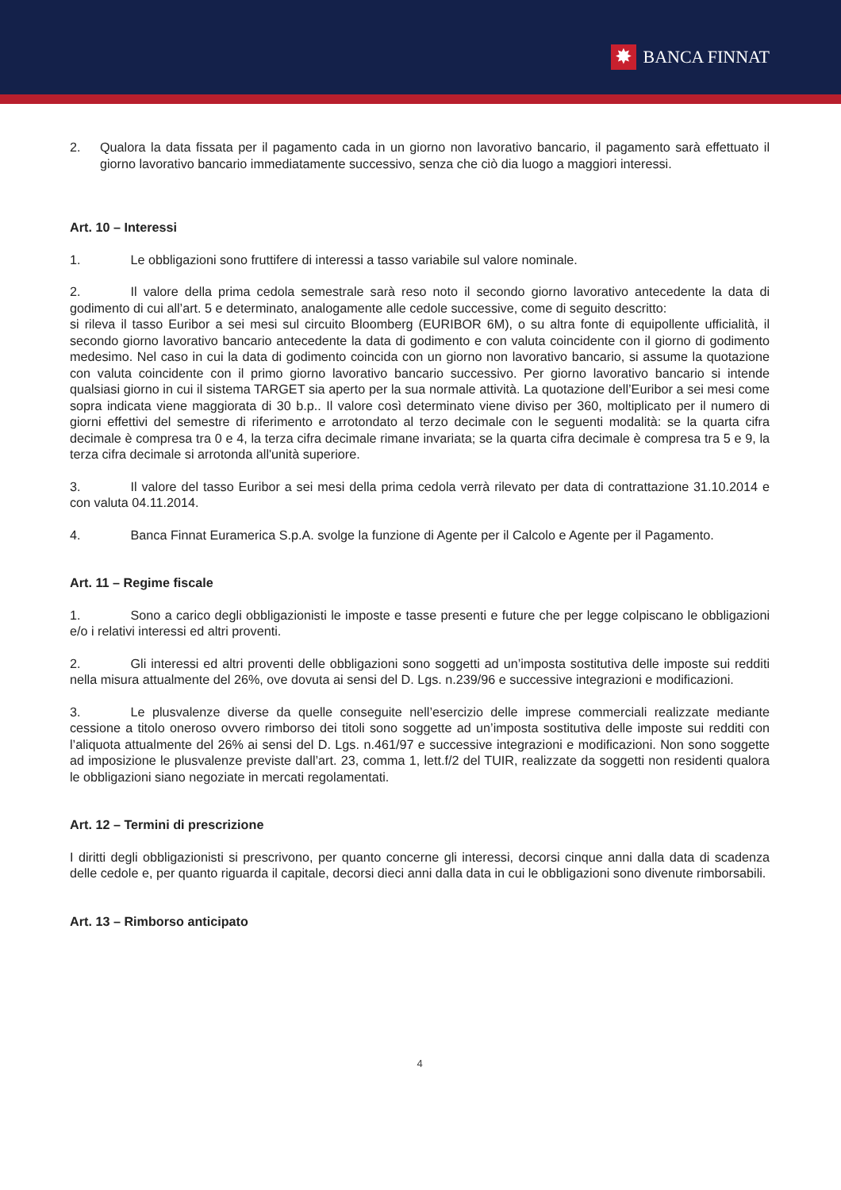✸ BANCA FINNAT
2. Qualora la data fissata per il pagamento cada in un giorno non lavorativo bancario, il pagamento sarà effettuato il giorno lavorativo bancario immediatamente successivo, senza che ciò dia luogo a maggiori interessi.
Art. 10 – Interessi
1. Le obbligazioni sono fruttifere di interessi a tasso variabile sul valore nominale.
2. Il valore della prima cedola semestrale sarà reso noto il secondo giorno lavorativo antecedente la data di godimento di cui all’art. 5 e determinato, analogamente alle cedole successive, come di seguito descritto:
si rileva il tasso Euribor a sei mesi sul circuito Bloomberg (EURIBOR 6M), o su altra fonte di equipollente ufficialità, il secondo giorno lavorativo bancario antecedente la data di godimento e con valuta coincidente con il giorno di godimento medesimo. Nel caso in cui la data di godimento coincida con un giorno non lavorativo bancario, si assume la quotazione con valuta coincidente con il primo giorno lavorativo bancario successivo. Per giorno lavorativo bancario si intende qualsiasi giorno in cui il sistema TARGET sia aperto per la sua normale attività. La quotazione dell’Euribor a sei mesi come sopra indicata viene maggiorata di 30 b.p.. Il valore così determinato viene diviso per 360, moltiplicato per il numero di giorni effettivi del semestre di riferimento e arrotondato al terzo decimale con le seguenti modalità: se la quarta cifra decimale è compresa tra 0 e 4, la terza cifra decimale rimane invariata; se la quarta cifra decimale è compresa tra 5 e 9, la terza cifra decimale si arrotonda all'unità superiore.
3. Il valore del tasso Euribor a sei mesi della prima cedola verrà rilevato per data di contrattazione 31.10.2014 e con valuta 04.11.2014.
4. Banca Finnat Euramerica S.p.A. svolge la funzione di Agente per il Calcolo e Agente per il Pagamento.
Art. 11 – Regime fiscale
1. Sono a carico degli obbligazionisti le imposte e tasse presenti e future che per legge colpiscano le obbligazioni e/o i relativi interessi ed altri proventi.
2. Gli interessi ed altri proventi delle obbligazioni sono soggetti ad un’imposta sostitutiva delle imposte sui redditi nella misura attualmente del 26%, ove dovuta ai sensi del D. Lgs. n.239/96 e successive integrazioni e modificazioni.
3. Le plusvalenze diverse da quelle conseguite nell’esercizio delle imprese commerciali realizzate mediante cessione a titolo oneroso ovvero rimborso dei titoli sono soggette ad un’imposta sostitutiva delle imposte sui redditi con l’aliquota attualmente del 26% ai sensi del D. Lgs. n.461/97 e successive integrazioni e modificazioni. Non sono soggette ad imposizione le plusvalenze previste dall’art. 23, comma 1, lett.f/2 del TUIR, realizzate da soggetti non residenti qualora le obbligazioni siano negoziate in mercati regolamentati.
Art. 12 – Termini di prescrizione
I diritti degli obbligazionisti si prescrivono, per quanto concerne gli interessi, decorsi cinque anni dalla data di scadenza delle cedole e, per quanto riguarda il capitale, decorsi dieci anni dalla data in cui le obbligazioni sono divenute rimborsabili.
Art. 13 – Rimborso anticipato
4